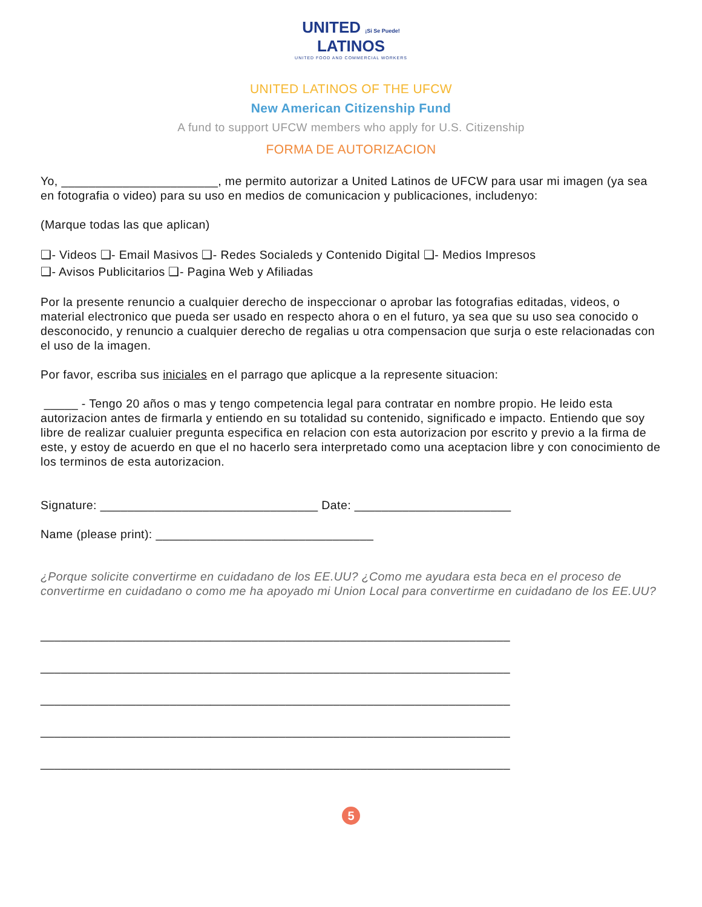UNITED ¡Si Se Puede!
LATINOS
UNITED FOOD AND COMMERCIAL WORKERS
UNITED LATINOS OF THE UFCW
New American Citizenship Fund
A fund to support UFCW members who apply for U.S. Citizenship
FORMA DE AUTORIZACION
Yo, _______________________, me permito autorizar a United Latinos de UFCW para usar mi imagen (ya sea en fotografia o video) para su uso en medios de comunicacion y publicaciones, includenyo:
(Marque todas las que aplican)
❑- Videos ❑- Email Masivos ❑- Redes Socialeds y Contenido Digital ❑- Medios Impresos
❑- Avisos Publicitarios ❑- Pagina Web y Afiliadas
Por la presente renuncio a cualquier derecho de inspeccionar o aprobar las fotografias editadas, videos, o material electronico que pueda ser usado en respecto ahora o en el futuro, ya sea que su uso sea conocido o desconocido, y renuncio a cualquier derecho de regalias u otra compensacion que surja o este relacionadas con el uso de la imagen.
Por favor, escriba sus iniciales en el parrago que aplicque a la represente situacion:
_____ - Tengo 20 años o mas y tengo competencia legal para contratar en nombre propio. He leido esta autorizacion antes de firmarla y entiendo en su totalidad su contenido, significado e impacto. Entiendo que soy libre de realizar cualuier pregunta especifica en relacion con esta autorizacion por escrito y previo a la firma de este, y estoy de acuerdo en que el no hacerlo sera interpretado como una aceptacion libre y con conocimiento de los terminos de esta autorizacion.
Signature: ________________________________ Date: _______________________
Name (please print): ________________________________
¿Porque solicite convertirme en cuidadano de los EE.UU? ¿Como me ayudara esta beca en el proceso de convertirme en cuidadano o como me ha apoyado mi Union Local para convertirme en cuidadano de los EE.UU?
_____________________________________________________________________
_____________________________________________________________________
_____________________________________________________________________
_____________________________________________________________________
_____________________________________________________________________
5